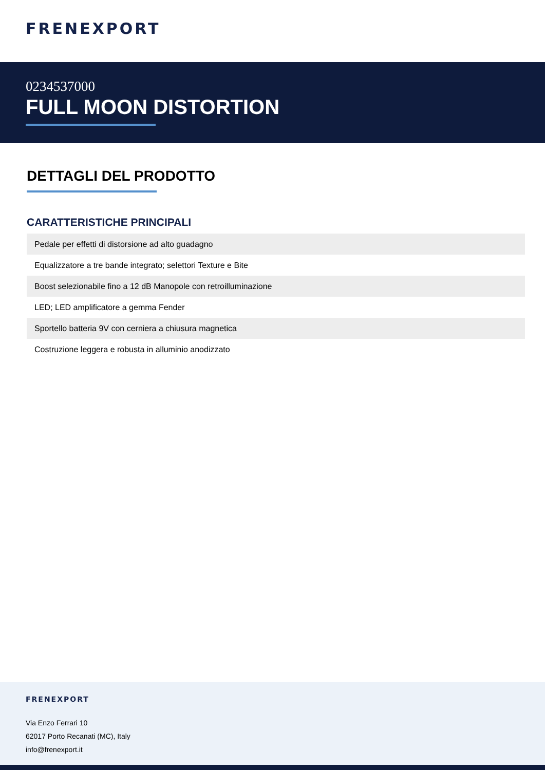FRENEXPORT
0234537000
FULL MOON DISTORTION
DETTAGLI DEL PRODOTTO
CARATTERISTICHE PRINCIPALI
| Pedale per effetti di distorsione ad alto guadagno |
| Equalizzatore a tre bande integrato; selettori Texture e Bite |
| Boost selezionabile fino a 12 dB Manopole con retroilluminazione |
| LED; LED amplificatore a gemma Fender |
| Sportello batteria 9V con cerniera a chiusura magnetica |
| Costruzione leggera e robusta in alluminio anodizzato |
FRENEXPORT
Via Enzo Ferrari 10
62017 Porto Recanati (MC), Italy
info@frenexport.it